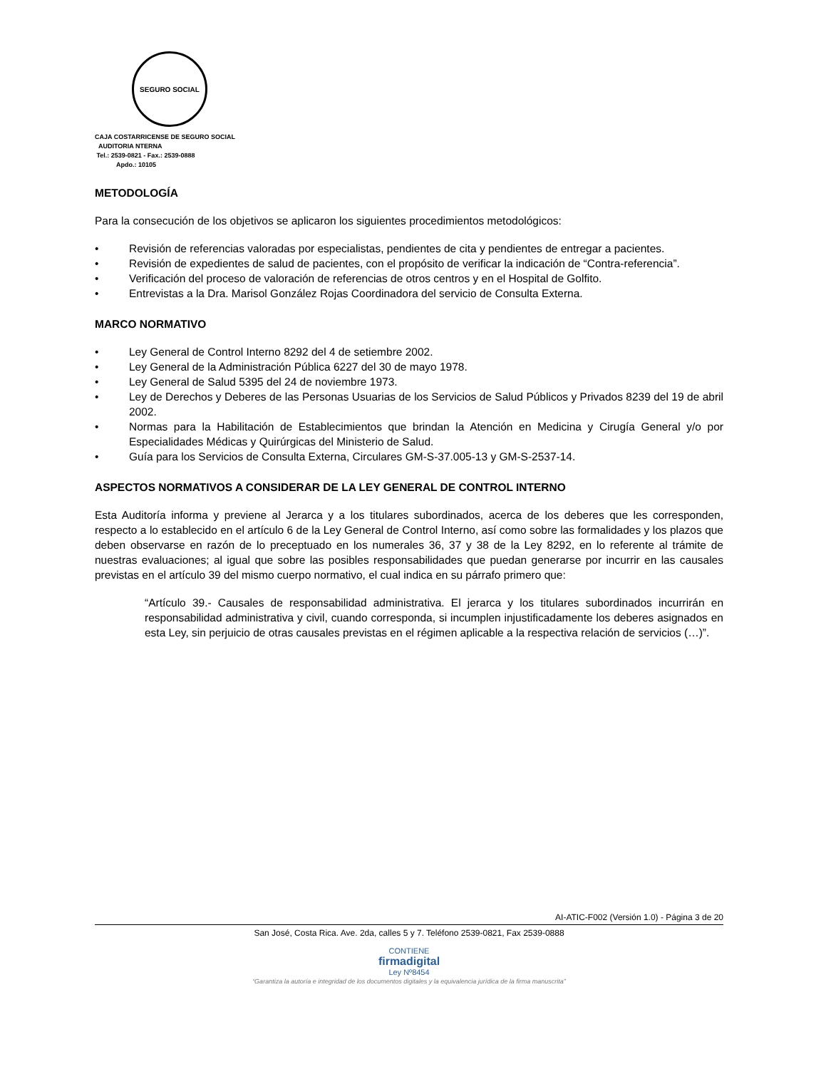SEGURO SOCIAL
CAJA COSTARRICENSE DE SEGURO SOCIAL
AUDITORIA NTERNA
Tel.: 2539-0821 - Fax.: 2539-0888
Apdo.: 10105
METODOLOGÍA
Para la consecución de los objetivos se aplicaron los siguientes procedimientos metodológicos:
• Revisión de referencias valoradas por especialistas, pendientes de cita y pendientes de entregar a pacientes.
• Revisión de expedientes de salud de pacientes, con el propósito de verificar la indicación de “Contra-referencia”.
• Verificación del proceso de valoración de referencias de otros centros y en el Hospital de Golfito.
• Entrevistas a la Dra. Marisol González Rojas Coordinadora del servicio de Consulta Externa.
MARCO NORMATIVO
• Ley General de Control Interno 8292 del 4 de setiembre 2002.
• Ley General de la Administración Pública 6227 del 30 de mayo 1978.
• Ley General de Salud 5395 del 24 de noviembre 1973.
• Ley de Derechos y Deberes de las Personas Usuarias de los Servicios de Salud Públicos y Privados 8239 del 19 de abril 2002.
• Normas para la Habilitación de Establecimientos que brindan la Atención en Medicina y Cirugía General y/o por Especialidades Médicas y Quirúrgicas del Ministerio de Salud.
• Guía para los Servicios de Consulta Externa, Circulares GM-S-37.005-13 y GM-S-2537-14.
ASPECTOS NORMATIVOS A CONSIDERAR DE LA LEY GENERAL DE CONTROL INTERNO
Esta Auditoría informa y previene al Jerarca y a los titulares subordinados, acerca de los deberes que les corresponden, respecto a lo establecido en el artículo 6 de la Ley General de Control Interno, así como sobre las formalidades y los plazos que deben observarse en razón de lo preceptuado en los numerales 36, 37 y 38 de la Ley 8292, en lo referente al trámite de nuestras evaluaciones; al igual que sobre las posibles responsabilidades que puedan generarse por incurrir en las causales previstas en el artículo 39 del mismo cuerpo normativo, el cual indica en su párrafo primero que:
“Artículo 39.- Causales de responsabilidad administrativa. El jerarca y los titulares subordinados incurrirán en responsabilidad administrativa y civil, cuando corresponda, si incumplen injustificadamente los deberes asignados en esta Ley, sin perjuicio de otras causales previstas en el régimen aplicable a la respectiva relación de servicios (…)”.
AI-ATIC-F002 (Versión 1.0) - Página 3 de 20
San José, Costa Rica. Ave. 2da, calles 5 y 7. Teléfono 2539-0821, Fax 2539-0888
CONTIENE
firmadigital
Ley Nº8454
“Garantiza la autoría e integridad de los documentos digitales y la equivalencia jurídica de la firma manuscrita”